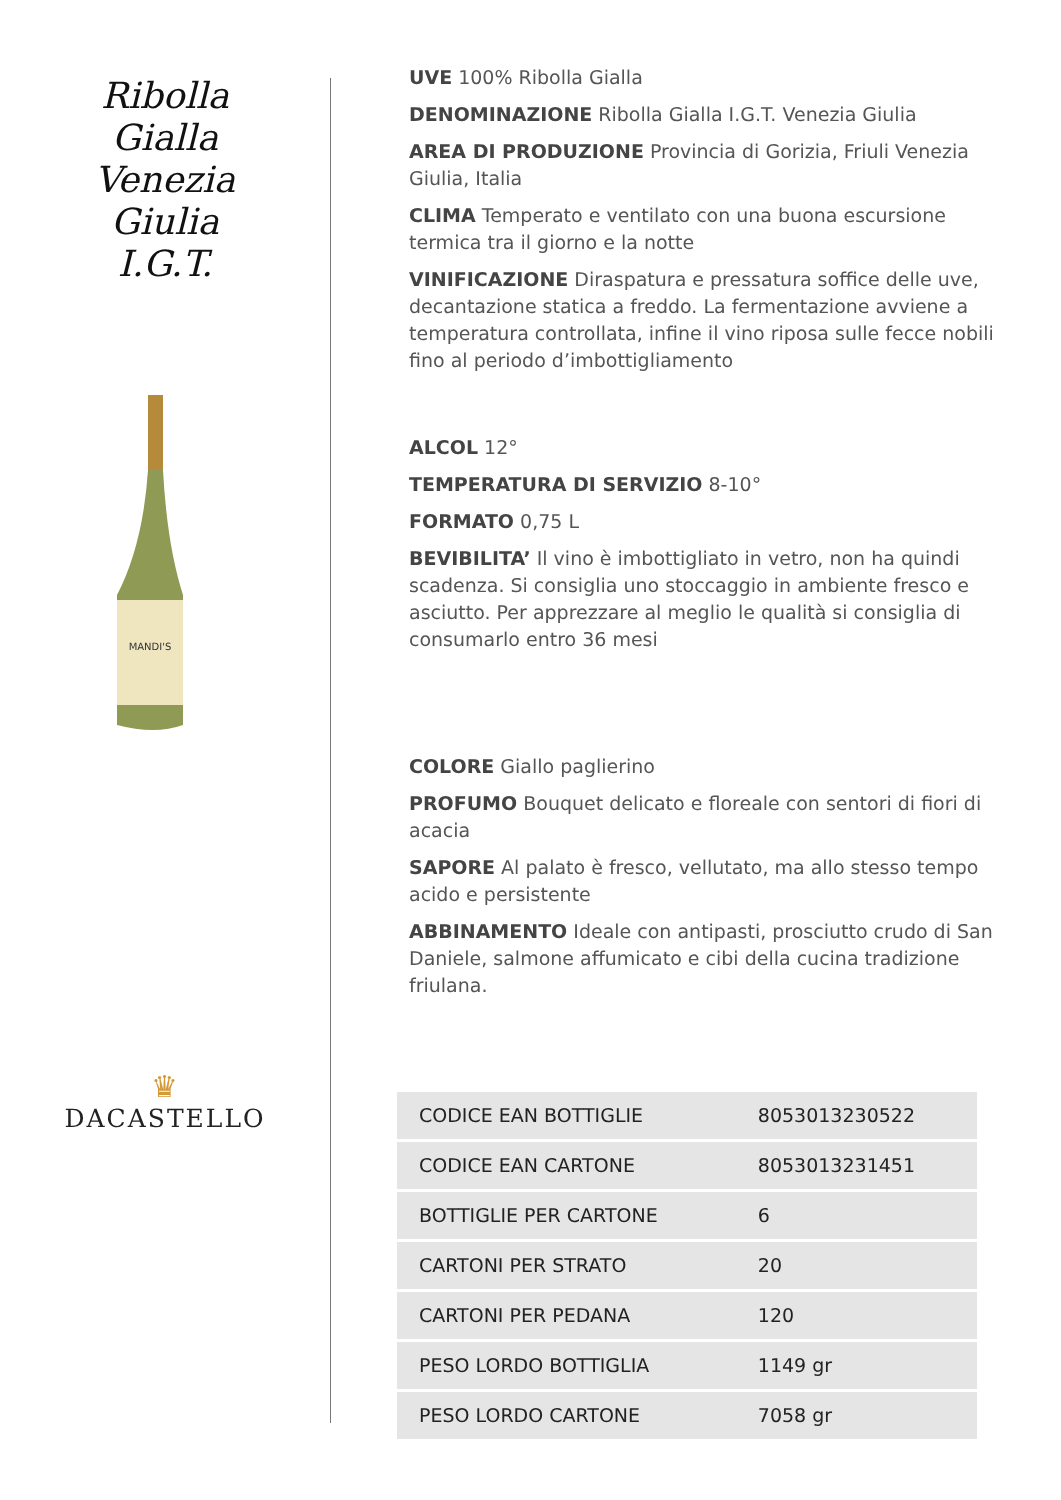Ribolla
Gialla
Venezia
Giulia
I.G.T.
MANDI'S
♛
DACASTELLO
UVE 100% Ribolla Gialla
DENOMINAZIONE Ribolla Gialla I.G.T. Venezia Giulia
AREA DI PRODUZIONE Provincia di Gorizia, Friuli Venezia Giulia, Italia
CLIMA Temperato e ventilato con una buona escursione termica tra il giorno e la notte
VINIFICAZIONE Diraspatura e pressatura soffice delle uve, decantazione statica a freddo. La fermentazione avviene a temperatura controllata, infine il vino riposa sulle fecce nobili fino al periodo d’imbottigliamento
ALCOL 12°
TEMPERATURA DI SERVIZIO 8-10°
FORMATO 0,75 L
BEVIBILITA’ Il vino è imbottigliato in vetro, non ha quindi scadenza. Si consiglia uno stoccaggio in ambiente fresco e asciutto. Per apprezzare al meglio le qualità si consiglia di consumarlo entro 36 mesi
COLORE Giallo paglierino
PROFUMO Bouquet delicato e floreale con sentori di fiori di acacia
SAPORE Al palato è fresco, vellutato, ma allo stesso tempo acido e persistente
ABBINAMENTO Ideale con antipasti, prosciutto crudo di San Daniele, salmone affumicato e cibi della cucina tradizione friulana.
| CODICE EAN BOTTIGLIE | 8053013230522 |
| CODICE EAN CARTONE | 8053013231451 |
| BOTTIGLIE PER CARTONE | 6 |
| CARTONI PER STRATO | 20 |
| CARTONI PER PEDANA | 120 |
| PESO LORDO BOTTIGLIA | 1149 gr |
| PESO LORDO CARTONE | 7058 gr |